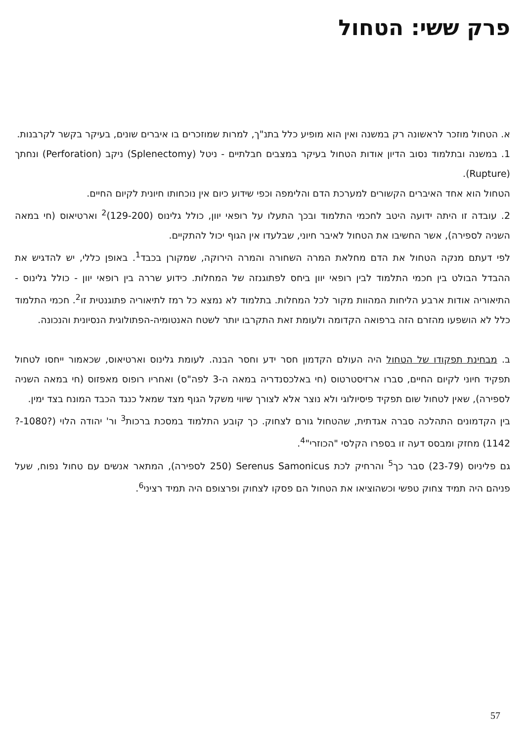פרק ששי: הטחול
א. הטחול מוזכר לראשונה רק במשנה ואין הוא מופיע כלל בתנ"ך, למרות שמוזכרים בו איברים שונים, בעיקר בקשר לקרבנות.
1. במשנה ובתלמוד נסוב הדיון אודות הטחול בעיקר במצבים חבלתיים - ניטל (Splenectomy) ניקב (Perforation) ונחתך (Rupture).
הטחול הוא אחד האיברים הקשורים למערכת הדם והלימפה וכפי שידוע כיום אין נוכחותו חיונית לקיום החיים.
2. עובדה זו היתה ידועה היטב לחכמי התלמוד ובכך התעלו על רופאי יוון, כולל גלינוס (129-200)<sup>2</sup> וארטיאוס (חי במאה השניה לספירה), אשר החשיבו את הטחול לאיבר חיוני, שבלעדו אין הגוף יכול להתקיים.
לפי דעתם מנקה הטחול את הדם מחלאת המרה השחורה והמרה הירוקה, שמקורן בכבד<sup>1</sup>. באופן כללי, יש להדגיש את ההבדל הבולט בין חכמי התלמוד לבין רופאי יוון ביחס לפתוגנזה של המחלות. כידוע שררה בין רופאי יוון - כולל גלינוס - התיאוריה אודות ארבע הליחות המהוות מקור לכל המחלות. בתלמוד לא נמצא כל רמז לתיאוריה פתוגנטית זו<sup>2</sup>. חכמי התלמוד כלל לא הושפעו מהזרם הזה ברפואה הקדומה ולעומת זאת התקרבו יותר לשטח האנטומיה-הפתולוגית הנסיונית והנכונה.
ב. מבחינת תפקודו של הטחול היה העולם הקדמון חסר ידע וחסר הבנה. לעומת גלינוס וארטיאוס, שכאמור ייחסו לטחול תפקיד חיוני לקיום החיים, סברו ארזיסטרטוס (חי באלכסנדריה במאה ה-3 לפה"ס) ואחריו רופוס מאפזוס (חי במאה השניה לספירה), שאין לטחול שום תפקיד פיסיולוגי ולא נוצר אלא לצורך שיווי משקל הגוף מצד שמאל כנגד הכבד המונח בצד ימין.
בין הקדמונים התהלכה סברה אגדתית, שהטחול גורם לצחוק. כך קובע התלמוד במסכת ברכות<sup>3</sup> ור' יהודה הלוי (?1080-?1142) מחזק ומבסס דעה זו בספרו הקלסי "הכוזרי"<sup>4</sup>.
גם פליניוס (23-79) סבר כך<sup>5</sup> והרחיק לכת Serenus Samonicus (250 לספירה), המתאר אנשים עם טחול נפוח, שעל פניהם היה תמיד צחוק טפשי וכשהוציאו את הטחול הם פסקו לצחוק ופרצופם היה תמיד רציני<sup>6</sup>.
57